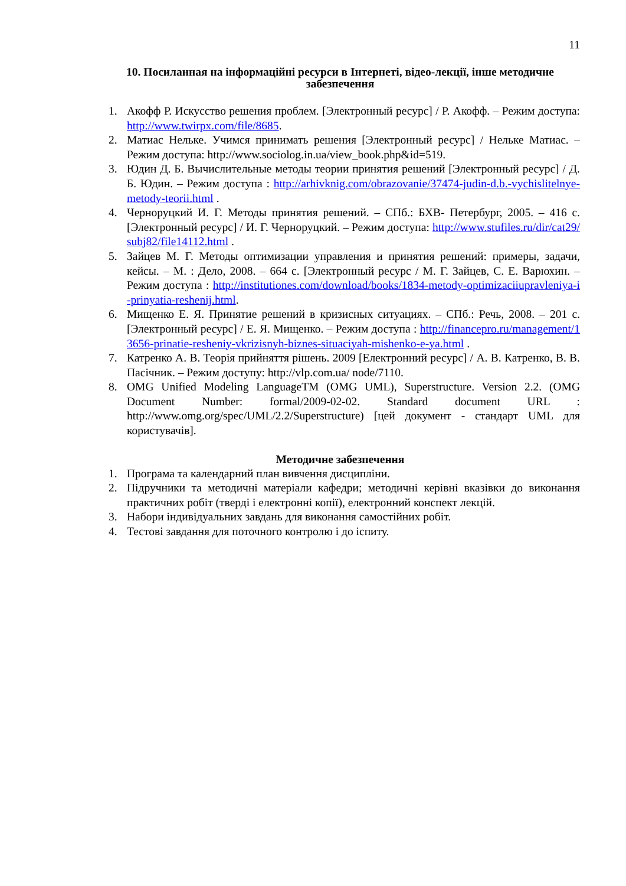11
10. Посиланная на інформаційні ресурси в Інтернеті, відео-лекції, інше методичне забезпечення
1. Акофф Р. Искусство решения проблем. [Электронный ресурс] / Р. Акофф. – Режим доступа: http://www.twirpx.com/file/8685.
2. Матиас Нельке. Учимся принимать решения [Электронный ресурс] / Нельке Матиас. – Режим доступа: http://www.sociolog.in.ua/view_book.php&id=519.
3. Юдин Д. Б. Вычислительные методы теории принятия решений [Электронный ресурс] / Д. Б. Юдин. – Режим доступа : http://arhivknig.com/obrazovanie/37474-judin-d.b.-vychislitelnye-metody-teorii.html .
4. Черноруцкий И. Г. Методы принятия решений. – СПб.: БХВ- Петербург, 2005. – 416 с. [Электронный ресурс] / И. Г. Черноруцкий. – Режим доступа: http://www.stufiles.ru/dir/cat29/subj82/file14112.html .
5. Зайцев М. Г. Методы оптимизации управления и принятия решений: примеры, задачи, кейсы. – М. : Дело, 2008. – 664 с. [Электронный ресурс / М. Г. Зайцев, С. Е. Варюхин. – Режим доступа : http://institutiones.com/download/books/1834-metody-optimizaciiupravleniya-i-prinyatia-reshenij.html.
6. Мищенко Е. Я. Принятие решений в кризисных ситуациях. – СПб.: Речь, 2008. – 201 с. [Электронный ресурс] / Е. Я. Мищенко. – Режим доступа : http://financepro.ru/management/13656-prinatie-resheniy-vkrizisnyh-biznes-situaciyah-mishenko-e-ya.html .
7. Катренко А. В. Теорія прийняття рішень. 2009 [Електронний ресурс] / А. В. Катренко, В. В. Пасічник. – Режим доступу: http://vlp.com.ua/ node/7110.
8. OMG Unified Modeling LanguageTM (OMG UML), Superstructure. Version 2.2. (OMG Document Number: formal/2009-02-02. Standard document URL : http://www.omg.org/spec/UML/2.2/Superstructure) [цей документ - стандарт UML для користувачів].
Методичне забезпечення
1. Програма та календарний план вивчення дисципліни.
2. Підручники та методичні матеріали кафедри; методичні керівні вказівки до виконання практичних робіт (тверді і електронні копії), електронний конспект лекцій.
3. Набори індивідуальних завдань для виконання самостійних робіт.
4. Тестові завдання для поточного контролю і до іспиту.